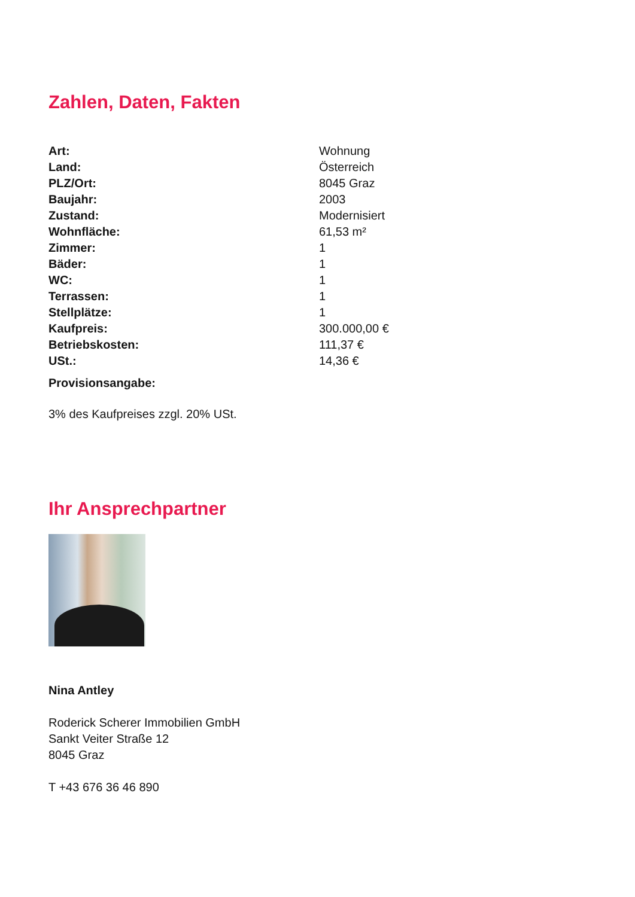Zahlen, Daten, Fakten
| Art: | Wohnung |
| Land: | Österreich |
| PLZ/Ort: | 8045 Graz |
| Baujahr: | 2003 |
| Zustand: | Modernisiert |
| Wohnfläche: | 61,53 m² |
| Zimmer: | 1 |
| Bäder: | 1 |
| WC: | 1 |
| Terrassen: | 1 |
| Stellplätze: | 1 |
| Kaufpreis: | 300.000,00 € |
| Betriebskosten: | 111,37 € |
| USt.: | 14,36 € |
| Provisionsangabe: | |
3% des Kaufpreises zzgl. 20% USt.
Ihr Ansprechpartner
Nina Antley
Roderick Scherer Immobilien GmbH
Sankt Veiter Straße 12
8045 Graz
T +43 676 36 46 890